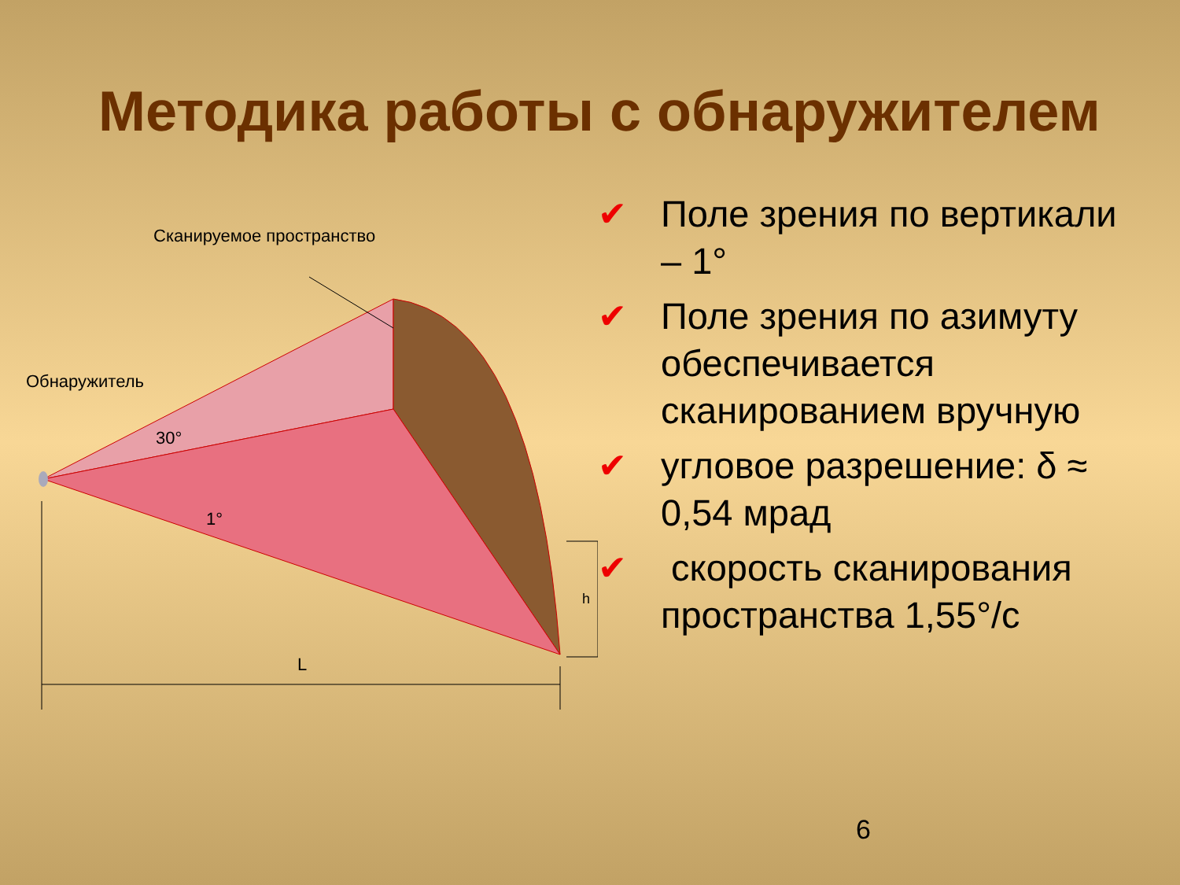Методика работы с обнаружителем
Сканируемое пространство
Обнаружитель
30°
1°
L
h
✔ Поле зрения по вертикали – 1°
✔ Поле зрения по азимуту обеспечивается сканированием вручную
✔ угловое разрешение: δ ≈ 0,54 мрад
✔ скорость сканирования пространства 1,55°/с
6